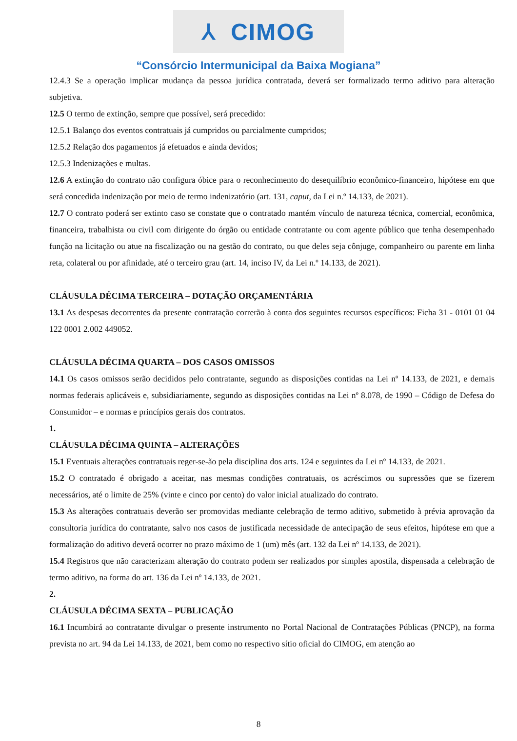⅄ CIMOG
“Consórcio Intermunicipal da Baixa Mogiana”
12.4.3 Se a operação implicar mudança da pessoa jurídica contratada, deverá ser formalizado termo aditivo para alteração subjetiva.
12.5 O termo de extinção, sempre que possível, será precedido:
12.5.1 Balanço dos eventos contratuais já cumpridos ou parcialmente cumpridos;
12.5.2 Relação dos pagamentos já efetuados e ainda devidos;
12.5.3 Indenizações e multas.
12.6 A extinção do contrato não configura óbice para o reconhecimento do desequilíbrio econômico-financeiro, hipótese em que será concedida indenização por meio de termo indenizatório (art. 131, caput, da Lei n.º 14.133, de 2021).
12.7 O contrato poderá ser extinto caso se constate que o contratado mantém vínculo de natureza técnica, comercial, econômica, financeira, trabalhista ou civil com dirigente do órgão ou entidade contratante ou com agente público que tenha desempenhado função na licitação ou atue na fiscalização ou na gestão do contrato, ou que deles seja cônjuge, companheiro ou parente em linha reta, colateral ou por afinidade, até o terceiro grau (art. 14, inciso IV, da Lei n.º 14.133, de 2021).
CLÁUSULA DÉCIMA TERCEIRA – DOTAÇÃO ORÇAMENTÁRIA
13.1 As despesas decorrentes da presente contratação correrão à conta dos seguintes recursos específicos: Ficha 31 - 0101 01 04 122 0001 2.002 449052.
CLÁUSULA DÉCIMA QUARTA – DOS CASOS OMISSOS
14.1 Os casos omissos serão decididos pelo contratante, segundo as disposições contidas na Lei nº 14.133, de 2021, e demais normas federais aplicáveis e, subsidiariamente, segundo as disposições contidas na Lei nº 8.078, de 1990 – Código de Defesa do Consumidor – e normas e princípios gerais dos contratos.
1.
CLÁUSULA DÉCIMA QUINTA – ALTERAÇÕES
15.1 Eventuais alterações contratuais reger-se-ão pela disciplina dos arts. 124 e seguintes da Lei nº 14.133, de 2021.
15.2 O contratado é obrigado a aceitar, nas mesmas condições contratuais, os acréscimos ou supressões que se fizerem necessários, até o limite de 25% (vinte e cinco por cento) do valor inicial atualizado do contrato.
15.3 As alterações contratuais deverão ser promovidas mediante celebração de termo aditivo, submetido à prévia aprovação da consultoria jurídica do contratante, salvo nos casos de justificada necessidade de antecipação de seus efeitos, hipótese em que a formalização do aditivo deverá ocorrer no prazo máximo de 1 (um) mês (art. 132 da Lei nº 14.133, de 2021).
15.4 Registros que não caracterizam alteração do contrato podem ser realizados por simples apostila, dispensada a celebração de termo aditivo, na forma do art. 136 da Lei nº 14.133, de 2021.
2.
CLÁUSULA DÉCIMA SEXTA – PUBLICAÇÃO
16.1 Incumbirá ao contratante divulgar o presente instrumento no Portal Nacional de Contratações Públicas (PNCP), na forma prevista no art. 94 da Lei 14.133, de 2021, bem como no respectivo sítio oficial do CIMOG, em atenção ao
8